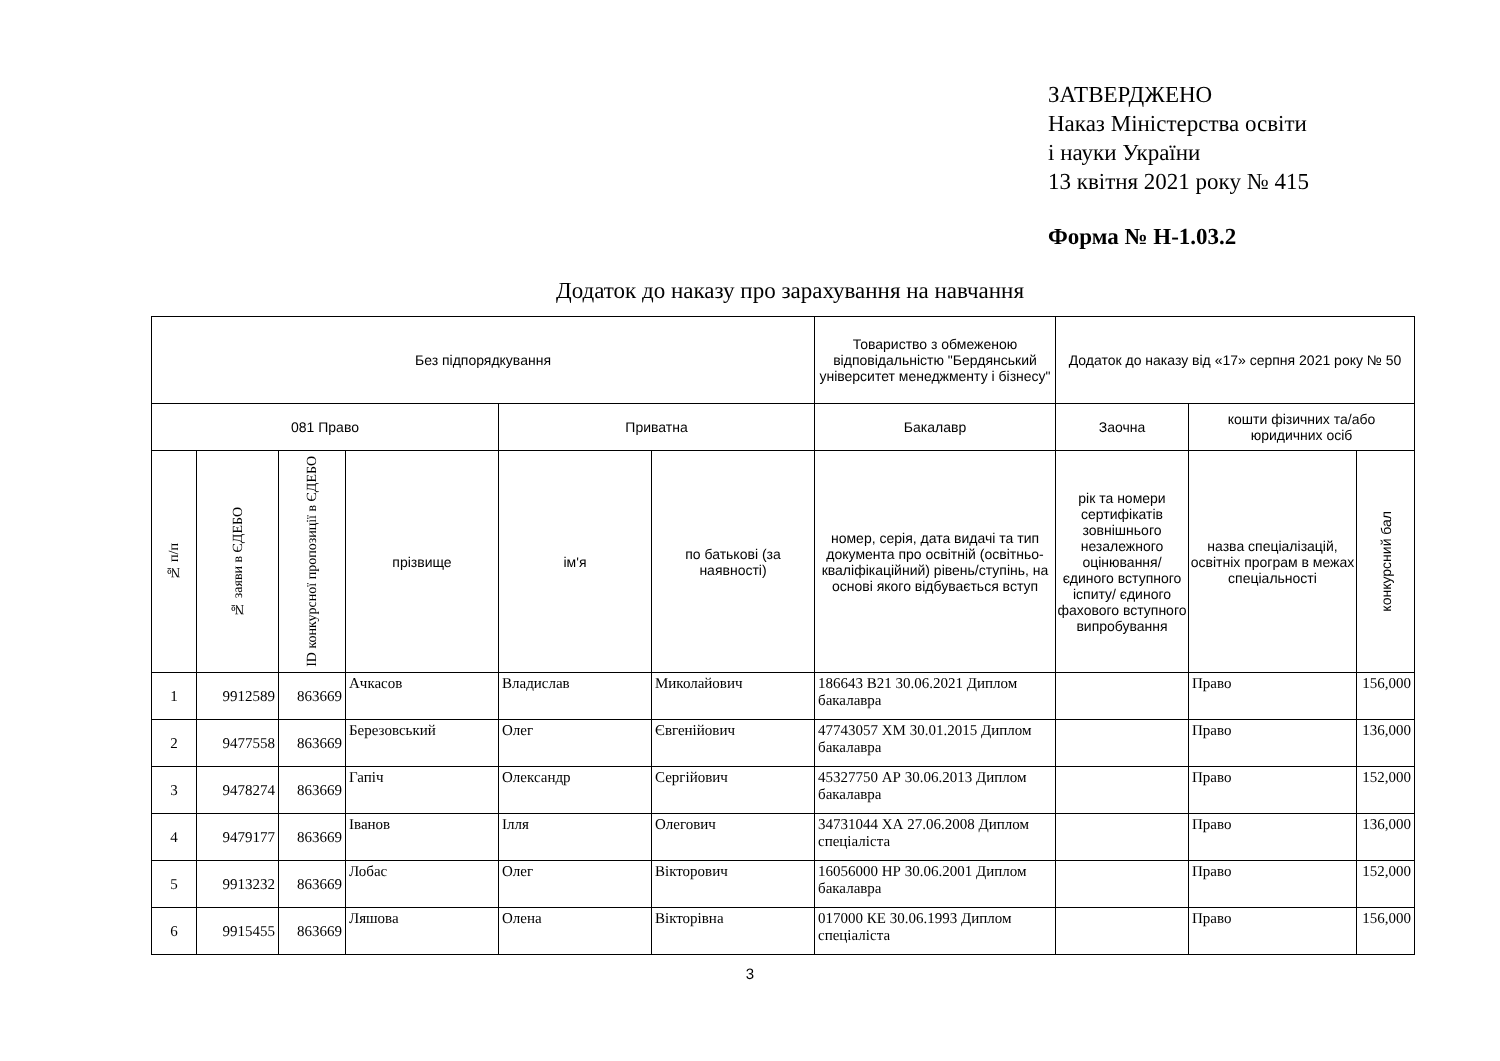ЗАТВЕРДЖЕНО
Наказ Міністерства освіти
і науки України
13 квітня 2021 року № 415
Форма № Н-1.03.2
Додаток до наказу про зарахування на навчання
| Без підпорядкування | | | | | | Товариство з обмеженою відповідальністю "Бердянський університет менеджменту і бізнесу" | Додаток до наказу від «17» серпня 2021 року № 50 | | |
| --- | --- | --- | --- | --- | --- | --- | --- | --- | --- |
| 081 Право | | | | Приватна | | Бакалавр | Заочна | кошти фізичних та/або юридичних осіб | |
| № п/п | № заяви в ЄДЕБО | ID конкурсної пропозиції в ЄДЕБО | прізвище | ім'я | по батькові (за наявності) | номер, серія, дата видачі та тип документа про освітній (освітньо-кваліфікаційний) рівень/ступінь, на основі якого відбувається вступ | рік та номери сертифікатів зовнішнього незалежного оцінювання/ єдиного вступного іспиту/ єдиного фахового вступного випробування | назва спеціалізацій, освітніх програм в межах спеціальності | конкурсний бал |
| 1 | 9912589 | 863669 | Ачкасов | Владислав | Миколайович | 186643 В21 30.06.2021 Диплом бакалавра | | Право | 156,000 |
| 2 | 9477558 | 863669 | Березовський | Олег | Євгенійович | 47743057 ХМ 30.01.2015 Диплом бакалавра | | Право | 136,000 |
| 3 | 9478274 | 863669 | Гапіч | Олександр | Сергійович | 45327750 АР 30.06.2013 Диплом бакалавра | | Право | 152,000 |
| 4 | 9479177 | 863669 | Іванов | Ілля | Олегович | 34731044 ХА 27.06.2008 Диплом спеціаліста | | Право | 136,000 |
| 5 | 9913232 | 863669 | Лобас | Олег | Вікторович | 16056000 НР 30.06.2001 Диплом бакалавра | | Право | 152,000 |
| 6 | 9915455 | 863669 | Ляшова | Олена | Вікторівна | 017000 КЕ 30.06.1993 Диплом спеціаліста | | Право | 156,000 |
3